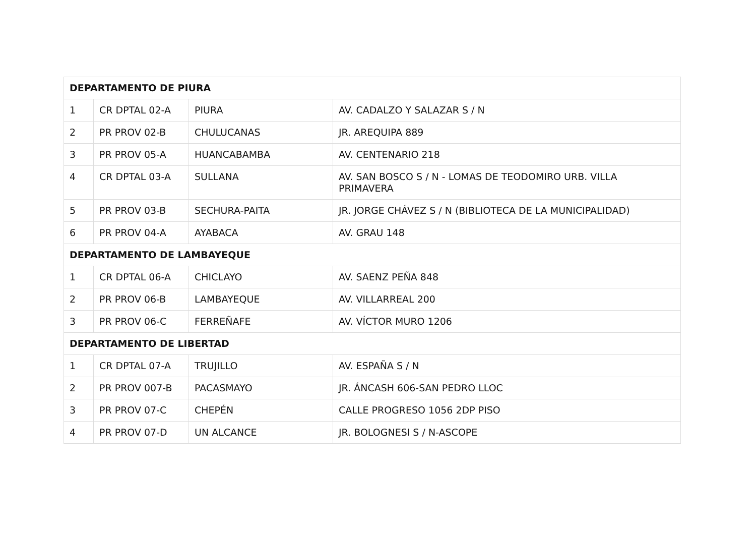| DEPARTAMENTO DE PIURA | | | |
| --- | --- | --- | --- |
| 1 | CR DPTAL 02-A | PIURA | AV. CADALZO Y SALAZAR S / N |
| 2 | PR PROV 02-B | CHULUCANAS | JR. AREQUIPA 889 |
| 3 | PR PROV 05-A | HUANCABAMBA | AV. CENTENARIO 218 |
| 4 | CR DPTAL 03-A | SULLANA | AV. SAN BOSCO S / N - LOMAS DE TEODOMIRO URB. VILLA PRIMAVERA |
| 5 | PR PROV 03-B | SECHURA-PAITA | JR. JORGE CHÁVEZ S / N (BIBLIOTECA DE LA MUNICIPALIDAD) |
| 6 | PR PROV 04-A | AYABACA | AV. GRAU 148 |
| DEPARTAMENTO DE LAMBAYEQUE | | | |
| 1 | CR DPTAL 06-A | CHICLAYO | AV. SAENZ PEÑA 848 |
| 2 | PR PROV 06-B | LAMBAYEQUE | AV. VILLARREAL 200 |
| 3 | PR PROV 06-C | FERREÑAFE | AV. VÍCTOR MURO 1206 |
| DEPARTAMENTO DE LIBERTAD | | | |
| 1 | CR DPTAL 07-A | TRUJILLO | AV. ESPAÑA S / N |
| 2 | PR PROV 007-B | PACASMAYO | JR. ÁNCASH 606-SAN PEDRO LLOC |
| 3 | PR PROV 07-C | CHEPÉN | CALLE PROGRESO 1056 2DP PISO |
| 4 | PR PROV 07-D | UN ALCANCE | JR. BOLOGNESI S / N-ASCOPE |